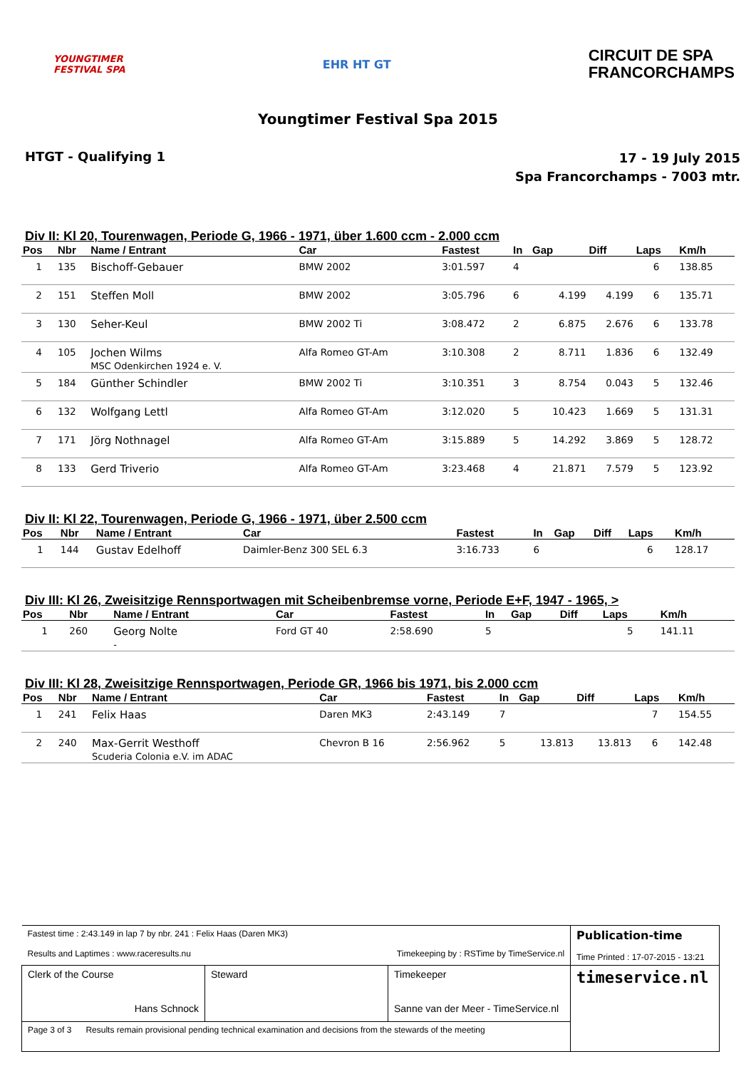YOUNGTIMER
FESTIVAL SPA
EHR HT GT
CIRCUIT DE SPA
FRANCORCHAMPS
Youngtimer Festival Spa 2015
HTGT - Qualifying 1
17 - 19 July 2015
Spa Francorchamps - 7003 mtr.
Div II: Kl 20, Tourenwagen, Periode G, 1966 - 1971, über 1.600 ccm - 2.000 ccm
| Pos | Nbr | Name / Entrant | Car | Fastest | In | Gap | Diff | Laps | Km/h |
| --- | --- | --- | --- | --- | --- | --- | --- | --- | --- |
| 1 | 135 | Bischoff-Gebauer | BMW 2002 | 3:01.597 | 4 | | | 6 | 138.85 |
| 2 | 151 | Steffen Moll | BMW 2002 | 3:05.796 | 6 | 4.199 | 4.199 | 6 | 135.71 |
| 3 | 130 | Seher-Keul | BMW 2002 Ti | 3:08.472 | 2 | 6.875 | 2.676 | 6 | 133.78 |
| 4 | 105 | Jochen Wilms MSC Odenkirchen 1924 e. V. | Alfa Romeo GT-Am | 3:10.308 | 2 | 8.711 | 1.836 | 6 | 132.49 |
| 5 | 184 | Günther Schindler | BMW 2002 Ti | 3:10.351 | 3 | 8.754 | 0.043 | 5 | 132.46 |
| 6 | 132 | Wolfgang Lettl | Alfa Romeo GT-Am | 3:12.020 | 5 | 10.423 | 1.669 | 5 | 131.31 |
| 7 | 171 | Jörg Nothnagel | Alfa Romeo GT-Am | 3:15.889 | 5 | 14.292 | 3.869 | 5 | 128.72 |
| 8 | 133 | Gerd Triverio | Alfa Romeo GT-Am | 3:23.468 | 4 | 21.871 | 7.579 | 5 | 123.92 |
Div II: Kl 22, Tourenwagen, Periode G, 1966 - 1971, über 2.500 ccm
| Pos | Nbr | Name / Entrant | Car | Fastest | In | Gap | Diff | Laps | Km/h |
| --- | --- | --- | --- | --- | --- | --- | --- | --- | --- |
| 1 | 144 | Gustav Edelhoff | Daimler-Benz 300 SEL 6.3 | 3:16.733 | 6 | | | 6 | 128.17 |
Div III: Kl 26, Zweisitzige Rennsportwagen mit Scheibenbremse vorne, Periode E+F, 1947 - 1965, >
| Pos | Nbr | Name / Entrant | Car | Fastest | In | Gap | Diff | Laps | Km/h |
| --- | --- | --- | --- | --- | --- | --- | --- | --- | --- |
| 1 | 260 | Georg Nolte - | Ford GT 40 | 2:58.690 | 5 | | | 5 | 141.11 |
Div III: Kl 28, Zweisitzige Rennsportwagen, Periode GR, 1966 bis 1971, bis 2.000 ccm
| Pos | Nbr | Name / Entrant | Car | Fastest | In | Gap | Diff | Laps | Km/h |
| --- | --- | --- | --- | --- | --- | --- | --- | --- | --- |
| 1 | 241 | Felix Haas | Daren MK3 | 2:43.149 | 7 | | | 7 | 154.55 |
| 2 | 240 | Max-Gerrit Westhoff Scuderia Colonia e.V. im ADAC | Chevron B 16 | 2:56.962 | 5 | 13.813 | 13.813 | 6 | 142.48 |
| Fastest time : 2:43.149 in lap 7 by nbr. 241 : Felix Haas (Daren MK3) Results and Laptimes : www.raceresults.nu Timekeeping by : RSTime by TimeService.nl | | | Publication-time Time Printed : 17-07-2015 - 13:21 |
| Clerk of the Course Hans Schnock | Steward | Timekeeper Sanne van der Meer - TimeService.nl | timeservice.nl |
| Page 3 of 3 Results remain provisional pending technical examination and decisions from the stewards of the meeting | | | |